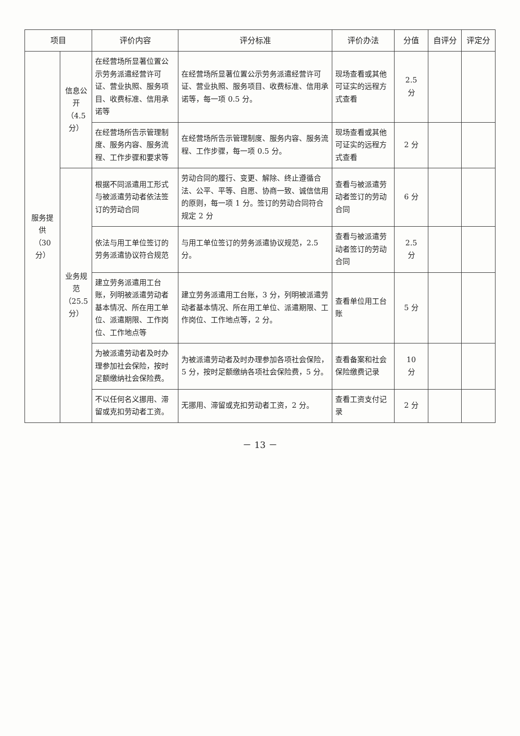| 项目 | | 评价内容 | 评分标准 | 评价办法 | 分值 | 自评分 | 评定分 |
| --- | --- | --- | --- | --- | --- | --- | --- |
| 服务提供 （30 分） | 信息公开 （4.5 分） | 在经营场所显著位置公示劳务派遣经营许可证、营业执照、服务项目、收费标准、信用承诺等 | 在经营场所显著位置公示劳务派遣经营许可证、营业执照、服务项目、收费标准、信用承诺等，每一项 0.5 分。 | 现场查看或其他可证实的远程方式查看 | 2.5 分 | | |
| | | 在经营场所告示管理制度、服务内容、服务流程、工作步骤和要求等 | 在经营场所告示管理制度、服务内容、服务流程、工作步骤，每一项 0.5 分。 | 现场查看或其他可证实的远程方式查看 | 2 分 | | |
| | 业务规范 （25.5 分） | 根据不同派遣用工形式与被派遣劳动者依法签订的劳动合同 | 劳动合同的履行、变更、解除、终止遵循合法、公平、平等、自愿、协商一致、诚信信用的原则，每一项 1 分。签订的劳动合同符合规定 2 分 | 查看与被派遣劳动者签订的劳动合同 | 6 分 | | |
| | | 依法与用工单位签订的劳务派遣协议符合规范 | 与用工单位签订的劳务派遣协议规范，2.5 分。 | 查看与被派遣劳动者签订的劳动合同 | 2.5 分 | | |
| | | 建立劳务派遣用工台账，列明被派遣劳动者基本情况、所在用工单位、派遣期限、工作岗位、工作地点等 | 建立劳务派遣用工台账，3 分，列明被派遣劳动者基本情况、所在用工单位、派遣期限、工作岗位、工作地点等，2 分。 | 查看单位用工台账 | 5 分 | | |
| | | 为被派遣劳动者及时办理参加社会保险，按时足额缴纳社会保险费。 | 为被派遣劳动者及时办理参加各项社会保险，5 分，按时足额缴纳各项社会保险费，5 分。 | 查看备案和社会保险缴费记录 | 10 分 | | |
| | | 不以任何名义挪用、滞留或克扣劳动者工资。 | 无挪用、滞留或克扣劳动者工资，2 分。 | 查看工资支付记录 | 2 分 | | |
－ 13 －